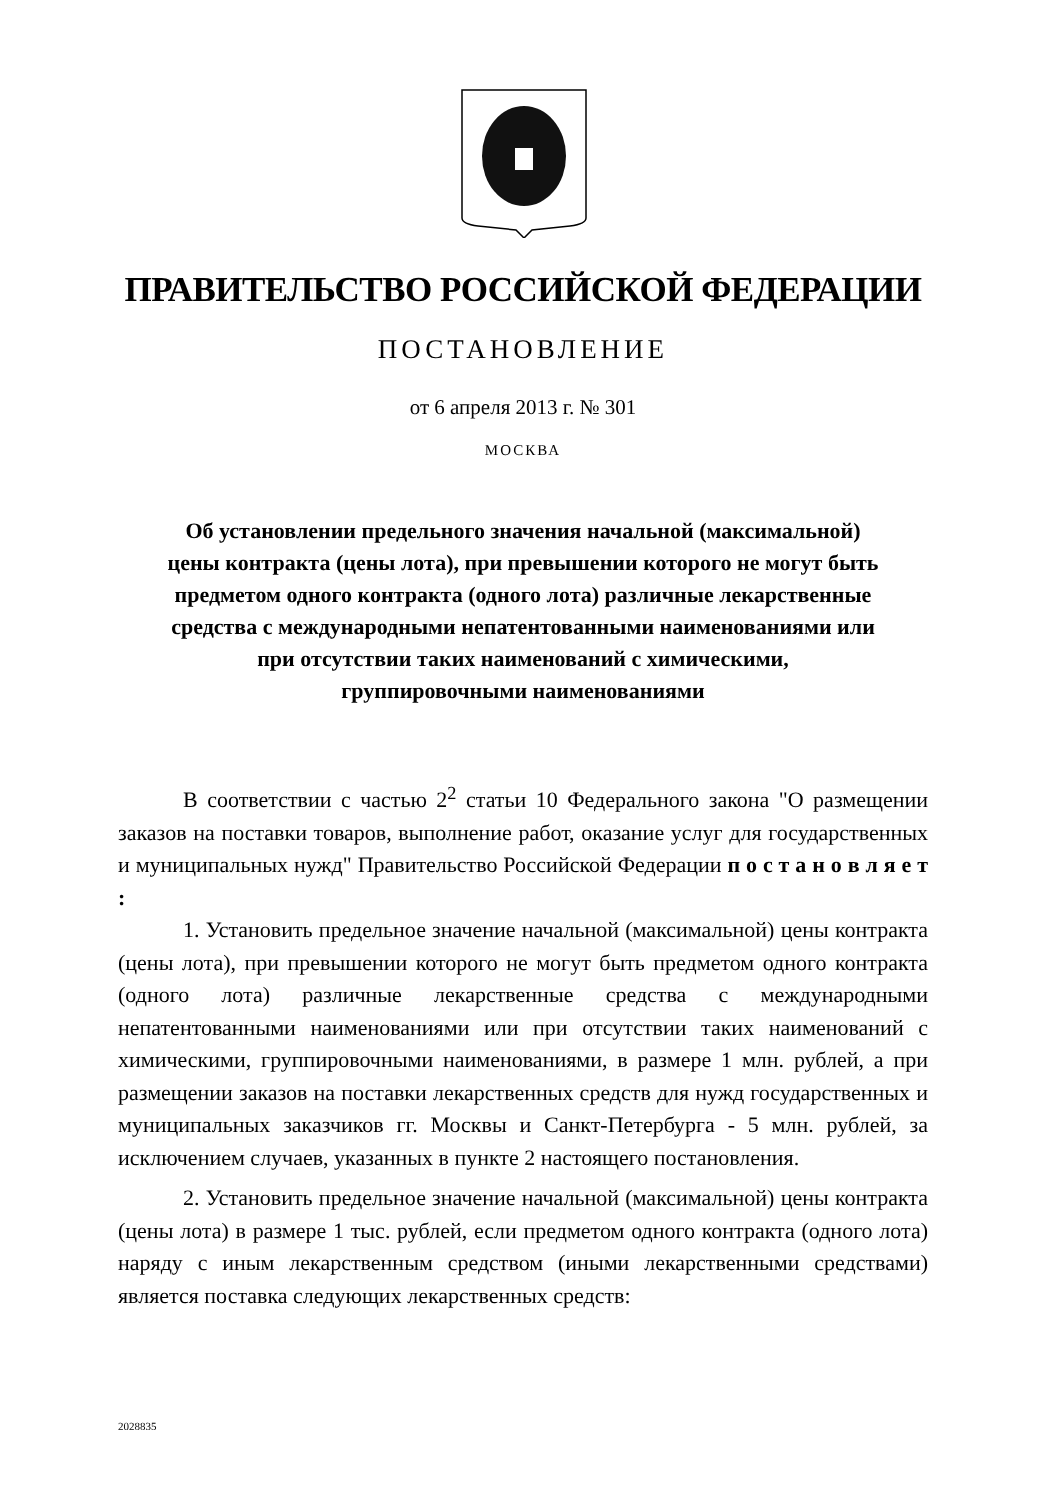ПРАВИТЕЛЬСТВО РОССИЙСКОЙ ФЕДЕРАЦИИ
ПОСТАНОВЛЕНИЕ
от 6 апреля 2013 г. № 301
МОСКВА
Об установлении предельного значения начальной (максимальной)
цены контракта (цены лота), при превышении которого не могут быть
предметом одного контракта (одного лота) различные лекарственные
средства с международными непатентованными наименованиями или
при отсутствии таких наименований с химическими,
группировочными наименованиями
В соответствии с частью 2<sup>2</sup> статьи 10 Федерального закона "О размещении заказов на поставки товаров, выполнение работ, оказание услуг для государственных и муниципальных нужд" Правительство Российской Федерации п о с т а н о в л я е т :
1. Установить предельное значение начальной (максимальной) цены контракта (цены лота), при превышении которого не могут быть предметом одного контракта (одного лота) различные лекарственные средства с международными непатентованными наименованиями или при отсутствии таких наименований с химическими, группировочными наименованиями, в размере 1 млн. рублей, а при размещении заказов на поставки лекарственных средств для нужд государственных и муниципальных заказчиков гг. Москвы и Санкт-Петербурга - 5 млн. рублей, за исключением случаев, указанных в пункте 2 настоящего постановления.
2. Установить предельное значение начальной (максимальной) цены контракта (цены лота) в размере 1 тыс. рублей, если предметом одного контракта (одного лота) наряду с иным лекарственным средством (иными лекарственными средствами) является поставка следующих лекарственных средств:
2028835